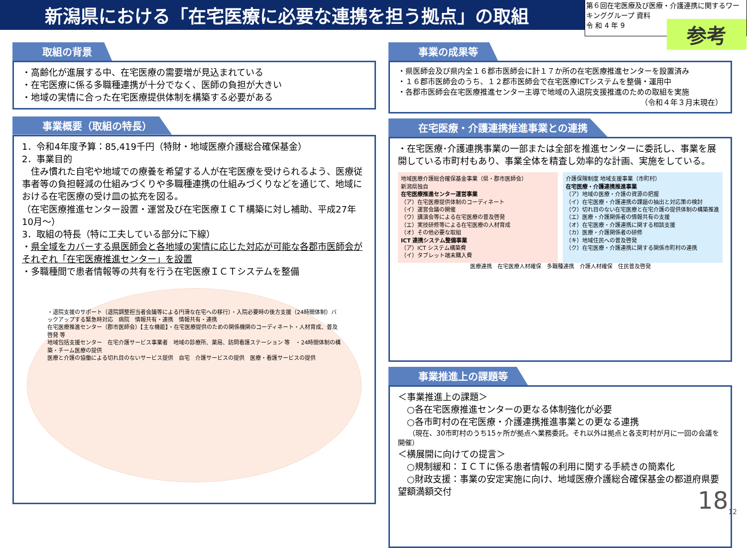新潟県における「在宅医療に必要な連携を担う拠点」の取組
第６回在宅医療及び医療・介護連携に関するワーキンググループ 資料
令 和 4 年 9
参考
取組の背景
・高齢化が進展する中、在宅医療の需要増が見込まれている
・在宅医療に係る多職種連携が十分でなく、医師の負担が大きい
・地域の実情に合った在宅医療提供体制を構築する必要がある
事業概要（取組の特長）
1．令和4年度予算：85,419千円（特財・地域医療介護総合確保基金）
2．事業目的
　住み慣れた自宅や地域での療養を希望する人が在宅医療を受けられるよう、医療従事者等の負担軽減の仕組みづくりや多職種連携の仕組みづくりなどを通じて、地域における在宅医療の受け皿の拡充を図る。
（在宅医療推進センター設置・運営及び在宅医療ＩＣＴ構築に対し補助、平成27年10月～）
3．取組の特長（特に工夫している部分に下線）
・県全域をカバーする県医師会と各地域の実情に応じた対応が可能な各郡市医師会がそれぞれ「在宅医療推進センター」を設置
・多職種間で患者情報等の共有を行う在宅医療ＩＣＴシステムを整備
・退院支援のサポート（退院調整担当者会議等による円滑な在宅への移行）・入院必要時の後方支援（24時間体制）バックアップする緊急時対応　病院　情報共有・連携　情報共有・連携
在宅医療推進センター（郡市医師会）【主な機能】・在宅医療提供のための関係機関のコーディネート・人材育成、普及啓発 等
地域包括支援センター　在宅介護サービス事業者　地域の診療所、薬局、訪問看護ステーション 等　・24時間体制の構築・チーム医療の提供
医療と介護の協働による切れ目のないサービス提供　自宅　介護サービスの提供　医療・看護サービスの提供
事業の成果等
・県医師会及び県内全１６郡市医師会に計１７か所の在宅医療推進センターを設置済み
・１６郡市医師会のうち、１２郡市医師会で在宅医療ICTシステムを整備・運用中
・各郡市医師会在宅医療推進センター主導で地域の入退院支援推進のための取組を実施
（令和４年３月末現在）
在宅医療・介護連携推進事業との連携
・在宅医療･介護連携事業の一部または全部を推進センターに委託し、事業を展開している市町村もあり、事業全体を精査し効率的な計画、実施をしている。
地域医療介護総合確保基金事業（県・郡市医師会）
新潟県独自
在宅医療推進センター運営事業
（ア）在宅医療提供体制のコーディネート
（イ）運営会議の開催
（ウ）講演会等による在宅医療の普及啓発
（エ）実技研修等による在宅医療の人材育成
（オ）その他必要な取組
ICT 連携システム整備事業
（ア）ICT システム構築費
（イ）タブレット端末購入費
介護保険制度 地域支援事業（市町村）
在宅医療・介護連携推進事業
（ア）地域の医療・介護の資源の把握
（イ）在宅医療・介護連携の課題の抽出と対応策の検討
（ウ）切れ目のない在宅医療と在宅介護の提供体制の構築推進
（エ）医療・介護関係者の情報共有の支援
（オ）在宅医療・介護連携に関する相談支援
（カ）医療・介護関係者の研修
（キ）地域住民への普及啓発
（ク）在宅医療・介護連携に関する関係市町村の連携
医療連携　在宅医療人材確保　多職種連携　介護人材確保　住民普及啓発
事業推進上の課題等
＜事業推進上の課題＞
　○各在宅医療推進センターの更なる体制強化が必要
　○各市町村の在宅医療・介護連携推進事業との更なる連携
　　（現在、30市町村のうち15ヶ所が拠点へ業務委託。それ以外は拠点と各支町村が月に一回の会議を開催）
＜横展開に向けての提言＞
　○規制緩和：ＩＣＴに係る患者情報の利用に関する手続きの簡素化
　○財政支援：事業の安定実施に向け、地域医療介護総合確保基金の都道府県要望額満額交付
18<sub>12</sub>